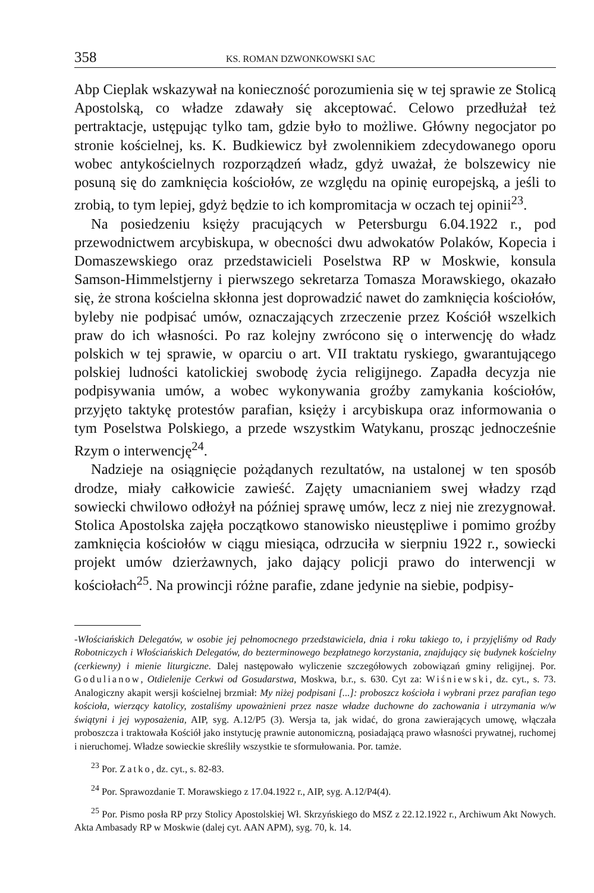358 KS. ROMAN DZWONKOWSKI SAC
Abp Cieplak wskazywał na konieczność porozumienia się w tej sprawie ze Stolicą Apostolską, co władze zdawały się akceptować. Celowo przedłużał też pertraktacje, ustępując tylko tam, gdzie było to możliwe. Główny negocjator po stronie kościelnej, ks. K. Budkiewicz był zwolennikiem zdecydowanego oporu wobec antykościelnych rozporządzeń władz, gdyż uważał, że bolszewicy nie posuną się do zamknięcia kościołów, ze względu na opinię europejską, a jeśli to zrobią, to tym lepiej, gdyż będzie to ich kompromitacja w oczach tej opinii<sup>23</sup>.
Na posiedzeniu księży pracujących w Petersburgu 6.04.1922 r., pod przewodnictwem arcybiskupa, w obecności dwu adwokatów Polaków, Kopecia i Domaszewskiego oraz przedstawicieli Poselstwa RP w Moskwie, konsula Samson-Himmelstjerny i pierwszego sekretarza Tomasza Morawskiego, okazało się, że strona kościelna skłonna jest doprowadzić nawet do zamknięcia kościołów, byleby nie podpisać umów, oznaczających zrzeczenie przez Kościół wszelkich praw do ich własności. Po raz kolejny zwrócono się o interwencję do władz polskich w tej sprawie, w oparciu o art. VII traktatu ryskiego, gwarantującego polskiej ludności katolickiej swobodę życia religijnego. Zapadła decyzja nie podpisywania umów, a wobec wykonywania groźby zamykania kościołów, przyjęto taktykę protestów parafian, księży i arcybiskupa oraz informowania o tym Poselstwa Polskiego, a przede wszystkim Watykanu, prosząc jednocześnie Rzym o interwencję<sup>24</sup>.
Nadzieje na osiągnięcie pożądanych rezultatów, na ustalonej w ten sposób drodze, miały całkowicie zawieść. Zajęty umacnianiem swej władzy rząd sowiecki chwilowo odłożył na później sprawę umów, lecz z niej nie zrezygnował. Stolica Apostolska zajęła początkowo stanowisko nieustępliwe i pomimo groźby zamknięcia kościołów w ciągu miesiąca, odrzuciła w sierpniu 1922 r., sowiecki projekt umów dzierżawnych, jako dający policji prawo do interwencji w kościołach<sup>25</sup>. Na prowincji różne parafie, zdane jedynie na siebie, podpisy-
-Włościańskich Delegatów, w osobie jej pełnomocnego przedstawiciela, dnia i roku takiego to, i przyjęliśmy od Rady Robotniczych i Włościańskich Delegatów, do bezterminowego bezpłatnego korzystania, znajdujący się budynek kościelny (cerkiewny) i mienie liturgiczne. Dalej następowało wyliczenie szczegółowych zobowiązań gminy religijnej. Por. Godulianow, Otdielenije Cerkwi od Gosudarstwa, Moskwa, b.r., s. 630. Cyt za: Wiśniewski, dz. cyt., s. 73. Analogiczny akapit wersji kościelnej brzmiał: My niżej podpisani [...]: proboszcz kościoła i wybrani przez parafian tego kościoła, wierzący katolicy, zostaliśmy upoważnieni przez nasze władze duchowne do zachowania i utrzymania w/w świątyni i jej wyposażenia, AIP, syg. A.12/P5 (3). Wersja ta, jak widać, do grona zawierających umowę, włączała proboszcza i traktowała Kościół jako instytucję prawnie autonomiczną, posiadającą prawo własności prywatnej, ruchomej i nieruchomej. Władze sowieckie skreśliły wszystkie te sformułowania. Por. tamże.
<sup>23</sup> Por. Zatko, dz. cyt., s. 82-83.
<sup>24</sup> Por. Sprawozdanie T. Morawskiego z 17.04.1922 r., AIP, syg. A.12/P4(4).
<sup>25</sup> Por. Pismo posła RP przy Stolicy Apostolskiej Wł. Skrzyńskiego do MSZ z 22.12.1922 r., Archiwum Akt Nowych. Akta Ambasady RP w Moskwie (dalej cyt. AAN APM), syg. 70, k. 14.